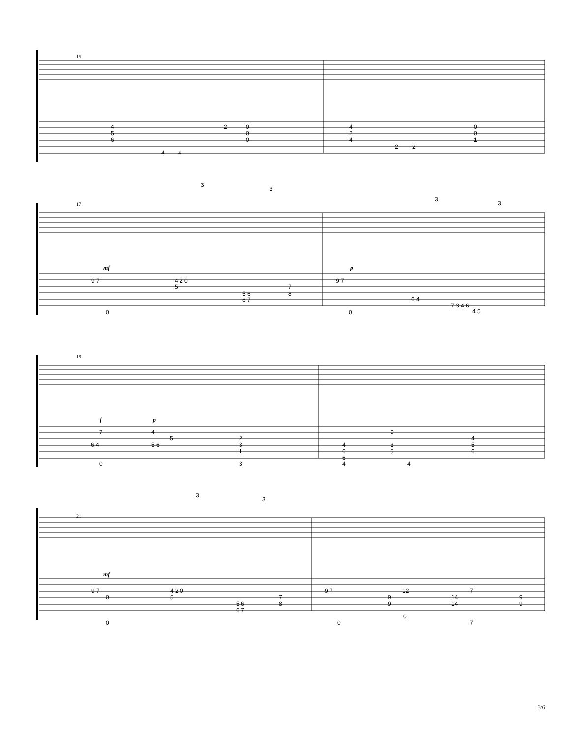15
17
19
21
4
5
6
4
4
2
0
0
0
4
2
4
2
2
0
0
1
mf
p
9 7
4 2 0
5
5 6
6 7
7
8
0
9 7
6 4
7 3 4 6
4 5
0
f
p
7
4
5
6 4
5 6
2
3
1
3
0
0
4
6
6
4
3
5
4
4
5
6
mf
9 7
0
4 2 0
5
5 6
6 7
7
8
0
9 7
12
9
9
14
14
7
9
9
0
0
7
3
3
3
3
3
3
3/6